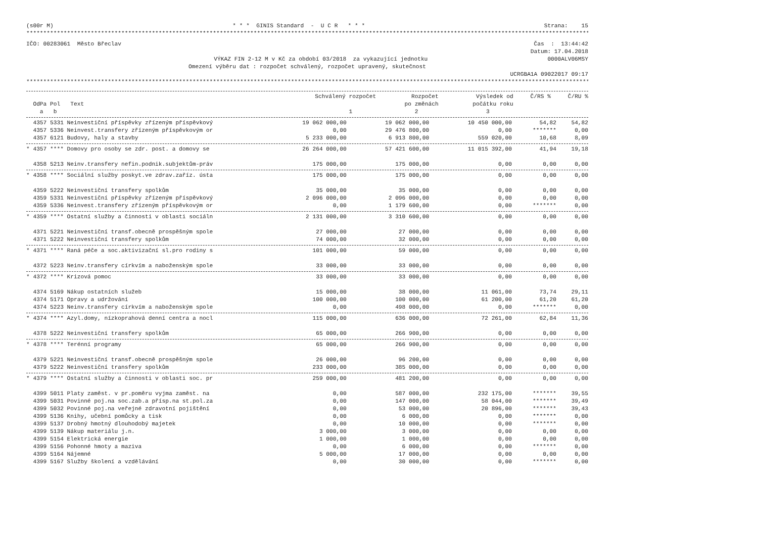(s00r M) * * * GINIS Standard - U C R * * * Strana: 15
**********************************************************************************************************************************************************************
IČO: 00283061 Město Břeclav Čas : 13:44:42
Datum: 17.04.2018
VÝKAZ FIN 2-12 M v Kč za období 03/2018 za vykazující jednotku 0000ALV06MSY
Omezení výběru dat : rozpočet schválený, rozpočet upravený, skutečnost
UCRGBA1A 09022017 09:17
**********************************************************************************************************************************************************************
| | Schválený rozpočet | Rozpočet | Výsledek od | Č/RS % | Č/RU % |
| --- | --- | --- | --- | --- | --- |
| OdPa Pol Text | | po změnách | počátku roku | | |
| a b | 1 | 2 | 3 | | |
| 4357 5331 Neinvestiční příspěvky zřízeným příspěvkový | 19 062 000,00 | 19 062 000,00 | 10 450 000,00 | 54,82 | 54,82 |
| 4357 5336 Neinvest.transfery zřízeným příspěvkovým or | 0,00 | 29 476 800,00 | 0,00 | ******* | 0,00 |
| 4357 6121 Budovy, haly a stavby | 5 233 000,00 | 6 913 800,00 | 559 020,00 | 10,68 | 8,09 |
| * 4357 **** Domovy pro osoby se zdr. post. a domovy se | 26 264 000,00 | 57 421 600,00 | 11 015 392,00 | 41,94 | 19,18 |
| 4358 5213 Neinv.transfery nefin.podnik.subjektům-práv | 175 000,00 | 175 000,00 | 0,00 | 0,00 | 0,00 |
| * 4358 **** Sociální služby poskyt.ve zdrav.zaříz. ústa | 175 000,00 | 175 000,00 | 0,00 | 0,00 | 0,00 |
| 4359 5222 Neinvestiční transfery spolkům | 35 000,00 | 35 000,00 | 0,00 | 0,00 | 0,00 |
| 4359 5331 Neinvestiční příspěvky zřízeným příspěvkový | 2 096 000,00 | 2 096 000,00 | 0,00 | 0,00 | 0,00 |
| 4359 5336 Neinvest.transfery zřízeným příspěvkovým or | 0,00 | 1 179 600,00 | 0,00 | ******* | 0,00 |
| * 4359 **** Ostatní služby a činnosti v oblasti sociáln | 2 131 000,00 | 3 310 600,00 | 0,00 | 0,00 | 0,00 |
| 4371 5221 Neinvestiční transf.obecně prospěšným spole | 27 000,00 | 27 000,00 | 0,00 | 0,00 | 0,00 |
| 4371 5222 Neinvestiční transfery spolkům | 74 000,00 | 32 000,00 | 0,00 | 0,00 | 0,00 |
| * 4371 **** Raná péče a soc.aktivizační sl.pro rodiny s | 101 000,00 | 59 000,00 | 0,00 | 0,00 | 0,00 |
| 4372 5223 Neinv.transfery církvím a naboženským spole | 33 000,00 | 33 000,00 | 0,00 | 0,00 | 0,00 |
| * 4372 **** Krizová pomoc | 33 000,00 | 33 000,00 | 0,00 | 0,00 | 0,00 |
| 4374 5169 Nákup ostatních služeb | 15 000,00 | 38 000,00 | 11 061,00 | 73,74 | 29,11 |
| 4374 5171 Opravy a udržování | 100 000,00 | 100 000,00 | 61 200,00 | 61,20 | 61,20 |
| 4374 5223 Neinv.transfery církvím a naboženským spole | 0,00 | 498 000,00 | 0,00 | ******* | 0,00 |
| * 4374 **** Azyl.domy, nízkoprahová denní centra a nocl | 115 000,00 | 636 000,00 | 72 261,00 | 62,84 | 11,36 |
| 4378 5222 Neinvestiční transfery spolkům | 65 000,00 | 266 900,00 | 0,00 | 0,00 | 0,00 |
| * 4378 **** Terénní programy | 65 000,00 | 266 900,00 | 0,00 | 0,00 | 0,00 |
| 4379 5221 Neinvestiční transf.obecně prospěšným spole | 26 000,00 | 96 200,00 | 0,00 | 0,00 | 0,00 |
| 4379 5222 Neinvestiční transfery spolkům | 233 000,00 | 385 000,00 | 0,00 | 0,00 | 0,00 |
| * 4379 **** Ostatní služby a činnosti v oblasti soc. pr | 259 000,00 | 481 200,00 | 0,00 | 0,00 | 0,00 |
| 4399 5011 Platy zaměst. v pr.poměru vyjma zaměst. na | 0,00 | 587 000,00 | 232 175,00 | ******* | 39,55 |
| 4399 5031 Povinné poj.na soc.zab.a přísp.na st.pol.za | 0,00 | 147 000,00 | 58 044,00 | ******* | 39,49 |
| 4399 5032 Povinné poj.na veřejné zdravotní pojištění | 0,00 | 53 000,00 | 20 896,00 | ******* | 39,43 |
| 4399 5136 Knihy, učební pomůcky a tisk | 0,00 | 6 000,00 | 0,00 | ******* | 0,00 |
| 4399 5137 Drobný hmotný dlouhodobý majetek | 0,00 | 10 000,00 | 0,00 | ******* | 0,00 |
| 4399 5139 Nákup materiálu j.n. | 3 000,00 | 3 000,00 | 0,00 | 0,00 | 0,00 |
| 4399 5154 Elektrická energie | 1 000,00 | 1 000,00 | 0,00 | 0,00 | 0,00 |
| 4399 5156 Pohonné hmoty a maziva | 0,00 | 6 000,00 | 0,00 | ******* | 0,00 |
| 4399 5164 Nájemné | 5 000,00 | 17 000,00 | 0,00 | 0,00 | 0,00 |
| 4399 5167 Služby školení a vzdělávání | 0,00 | 30 000,00 | 0,00 | ******* | 0,00 |